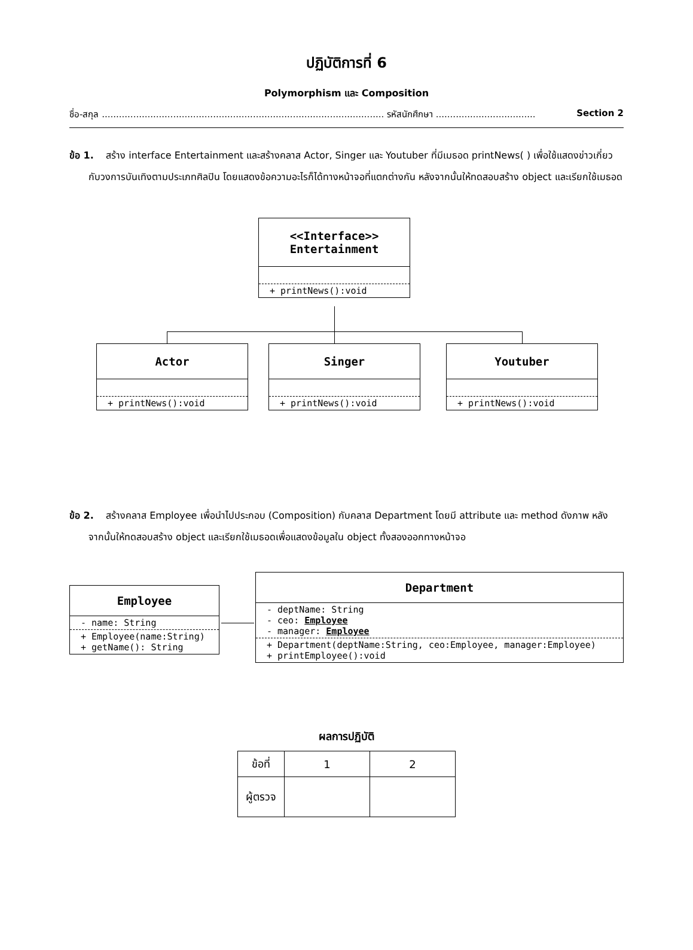ปฏิบัติการที่ 6
Polymorphism และ Composition
ชื่อ-สกุล ................................................................................................... รหัสนักศึกษา ................................... Section 2
ข้อ 1. สร้าง interface Entertainment และสร้างคลาส Actor, Singer และ Youtuber ที่มีเมธอด printNews( ) เพื่อใช้แสดงข่าวเกี่ยวกับวงการบันเทิงตามประเภทศิลปิน โดยแสดงข้อความอะไรก็ได้ทางหน้าจอที่แตกต่างกัน หลังจากนั้นให้ทดสอบสร้าง object และเรียกใช้เมธอด
<<Interface>>
Entertainment
+ printNews():void
Actor
+ printNews():void
Singer
+ printNews():void
Youtuber
+ printNews():void
ข้อ 2. สร้างคลาส Employee เพื่อนำไปประกอบ (Composition) กับคลาส Department โดยมี attribute และ method ดังภาพ หลังจากนั้นให้ทดสอบสร้าง object และเรียกใช้เมธอดเพื่อแสดงข้อมูลใน object ทั้งสองออกทางหน้าจอ
Employee
- name: String
+ Employee(name:String)
+ getName(): String
Department
- deptName: String
- ceo: Employee
- manager: Employee
+ Department(deptName:String, ceo:Employee, manager:Employee)
+ printEmployee():void
ผลการปฏิบัติ
| ข้อที่ | 1 | 2 |
| ผู้ตรวจ | | |